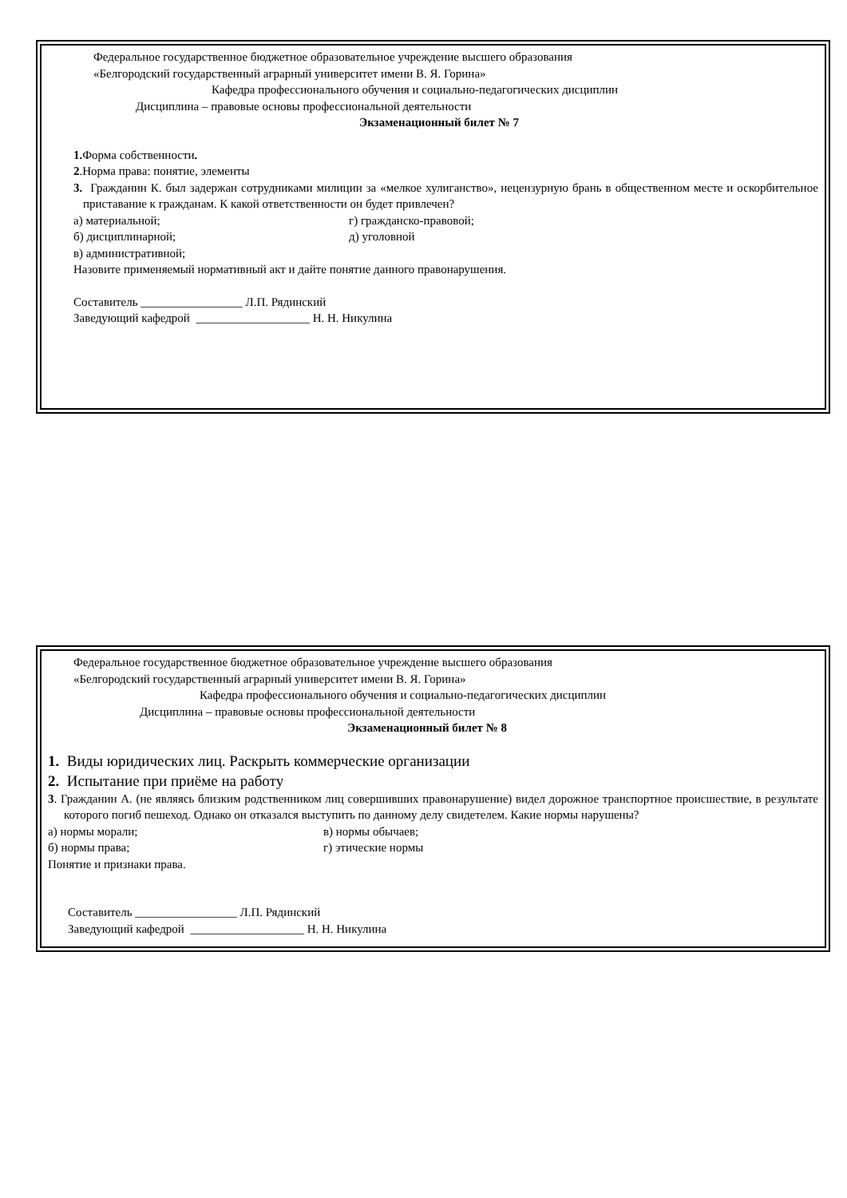Федеральное государственное бюджетное образовательное учреждение высшего образования
«Белгородский государственный аграрный университет имени В. Я. Горина»
Кафедра профессионального обучения и социально-педагогических дисциплин
Дисциплина – правовые основы профессиональной деятельности
Экзаменационный билет № 7
1. Форма собственности.
2.Норма права: понятие, элементы
3. Гражданин К. был задержан сотрудниками милиции за «мелкое хулиганство», нецензурную брань в общественном месте и оскорбительное приставание к гражданам. К какой ответственности он будет привлечен?
а) материальной; г) гражданско-правовой;
б) дисциплинарной; д) уголовной
в) административной;
Назовите применяемый нормативный акт и дайте понятие данного правонарушения.
Составитель _________________ Л.П. Рядинский
Заведующий кафедрой ___________________ Н. Н. Никулина
Федеральное государственное бюджетное образовательное учреждение высшего образования
«Белгородский государственный аграрный университет имени В. Я. Горина»
Кафедра профессионального обучения и социально-педагогических дисциплин
Дисциплина – правовые основы профессиональной деятельности
Экзаменационный билет № 8
1. Виды юридических лиц. Раскрыть коммерческие организации
2. Испытание при приёме на работу
3. Гражданин А. (не являясь близким родственником лиц совершивших правонарушение) видел дорожное транспортное происшествие, в результате которого погиб пешеход. Однако он отказался выступить по данному делу свидетелем. Какие нормы нарушены?
а) нормы морали; в) нормы обычаев;
б) нормы права; г) этические нормы
Понятие и признаки права.
Составитель _________________ Л.П. Рядинский
Заведующий кафедрой ___________________ Н. Н. Никулина